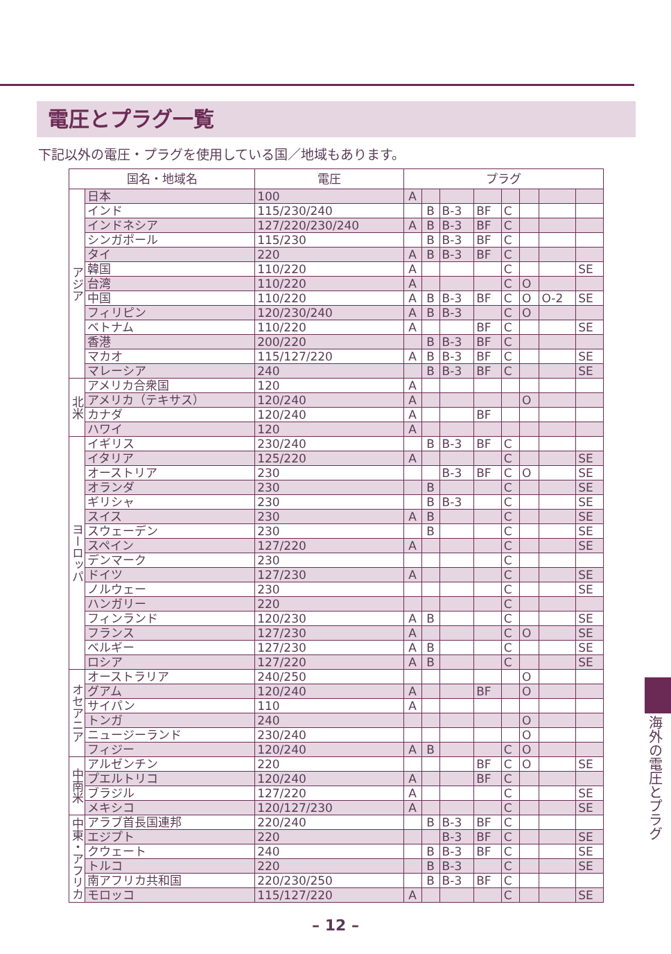電圧とプラグ一覧
下記以外の電圧・プラグを使用している国／地域もあります。
| 国名・地域名 | | 電圧 | プラグ | | | | | | | |
| --- | --- | --- | --- | --- | --- | --- | --- | --- | --- | --- |
| アジア | 日本 | 100 | A | | | | | | | |
| | インド | 115/230/240 | | B | B-3 | BF | C | | | |
| | インドネシア | 127/220/230/240 | A | B | B-3 | BF | C | | | |
| | シンガポール | 115/230 | | B | B-3 | BF | C | | | |
| | タイ | 220 | A | B | B-3 | BF | C | | | |
| | 韓国 | 110/220 | A | | | | C | | | SE |
| | 台湾 | 110/220 | A | | | | C | O | | |
| | 中国 | 110/220 | A | B | B-3 | BF | C | O | O-2 | SE |
| | フィリピン | 120/230/240 | A | B | B-3 | | C | O | | |
| | ベトナム | 110/220 | A | | | BF | C | | | SE |
| | 香港 | 200/220 | | B | B-3 | BF | C | | | |
| | マカオ | 115/127/220 | A | B | B-3 | BF | C | | | SE |
| | マレーシア | 240 | | B | B-3 | BF | C | | | SE |
| 北米 | アメリカ合衆国 | 120 | A | | | | | | | |
| | アメリカ（テキサス） | 120/240 | A | | | | | O | | |
| | カナダ | 120/240 | A | | | BF | | | | |
| | ハワイ | 120 | A | | | | | | | |
| ヨーロッパ | イギリス | 230/240 | | B | B-3 | BF | C | | | |
| | イタリア | 125/220 | A | | | | C | | | SE |
| | オーストリア | 230 | | | B-3 | BF | C | O | | SE |
| | オランダ | 230 | | B | | | C | | | SE |
| | ギリシャ | 230 | | B | B-3 | | C | | | SE |
| | スイス | 230 | A | B | | | C | | | SE |
| | スウェーデン | 230 | | B | | | C | | | SE |
| | スペイン | 127/220 | A | | | | C | | | SE |
| | デンマーク | 230 | | | | | C | | | |
| | ドイツ | 127/230 | A | | | | C | | | SE |
| | ノルウェー | 230 | | | | | C | | | SE |
| | ハンガリー | 220 | | | | | C | | | |
| | フィンランド | 120/230 | A | B | | | C | | | SE |
| | フランス | 127/230 | A | | | | C | O | | SE |
| | ベルギー | 127/230 | A | B | | | C | | | SE |
| | ロシア | 127/220 | A | B | | | C | | | SE |
| オセアニア | オーストラリア | 240/250 | | | | | | O | | |
| | グアム | 120/240 | A | | | BF | | O | | |
| | サイパン | 110 | A | | | | | | | |
| | トンガ | 240 | | | | | | O | | |
| | ニュージーランド | 230/240 | | | | | | O | | |
| | フィジー | 120/240 | A | B | | | C | O | | |
| 中南米 | アルゼンチン | 220 | | | | BF | C | O | | SE |
| | プエルトリコ | 120/240 | A | | | BF | C | | | |
| | ブラジル | 127/220 | A | | | | C | | | SE |
| | メキシコ | 120/127/230 | A | | | | C | | | SE |
| 中東・アフリカ | アラブ首長国連邦 | 220/240 | | B | B-3 | BF | C | | | |
| | エジプト | 220 | | | B-3 | BF | C | | | SE |
| | クウェート | 240 | | B | B-3 | BF | C | | | SE |
| | トルコ | 220 | | B | B-3 | | C | | | SE |
| | 南アフリカ共和国 | 220/230/250 | | B | B-3 | BF | C | | | |
| | モロッコ | 115/127/220 | A | | | | C | | | SE |
海外の電圧とプラグ
– 12 –